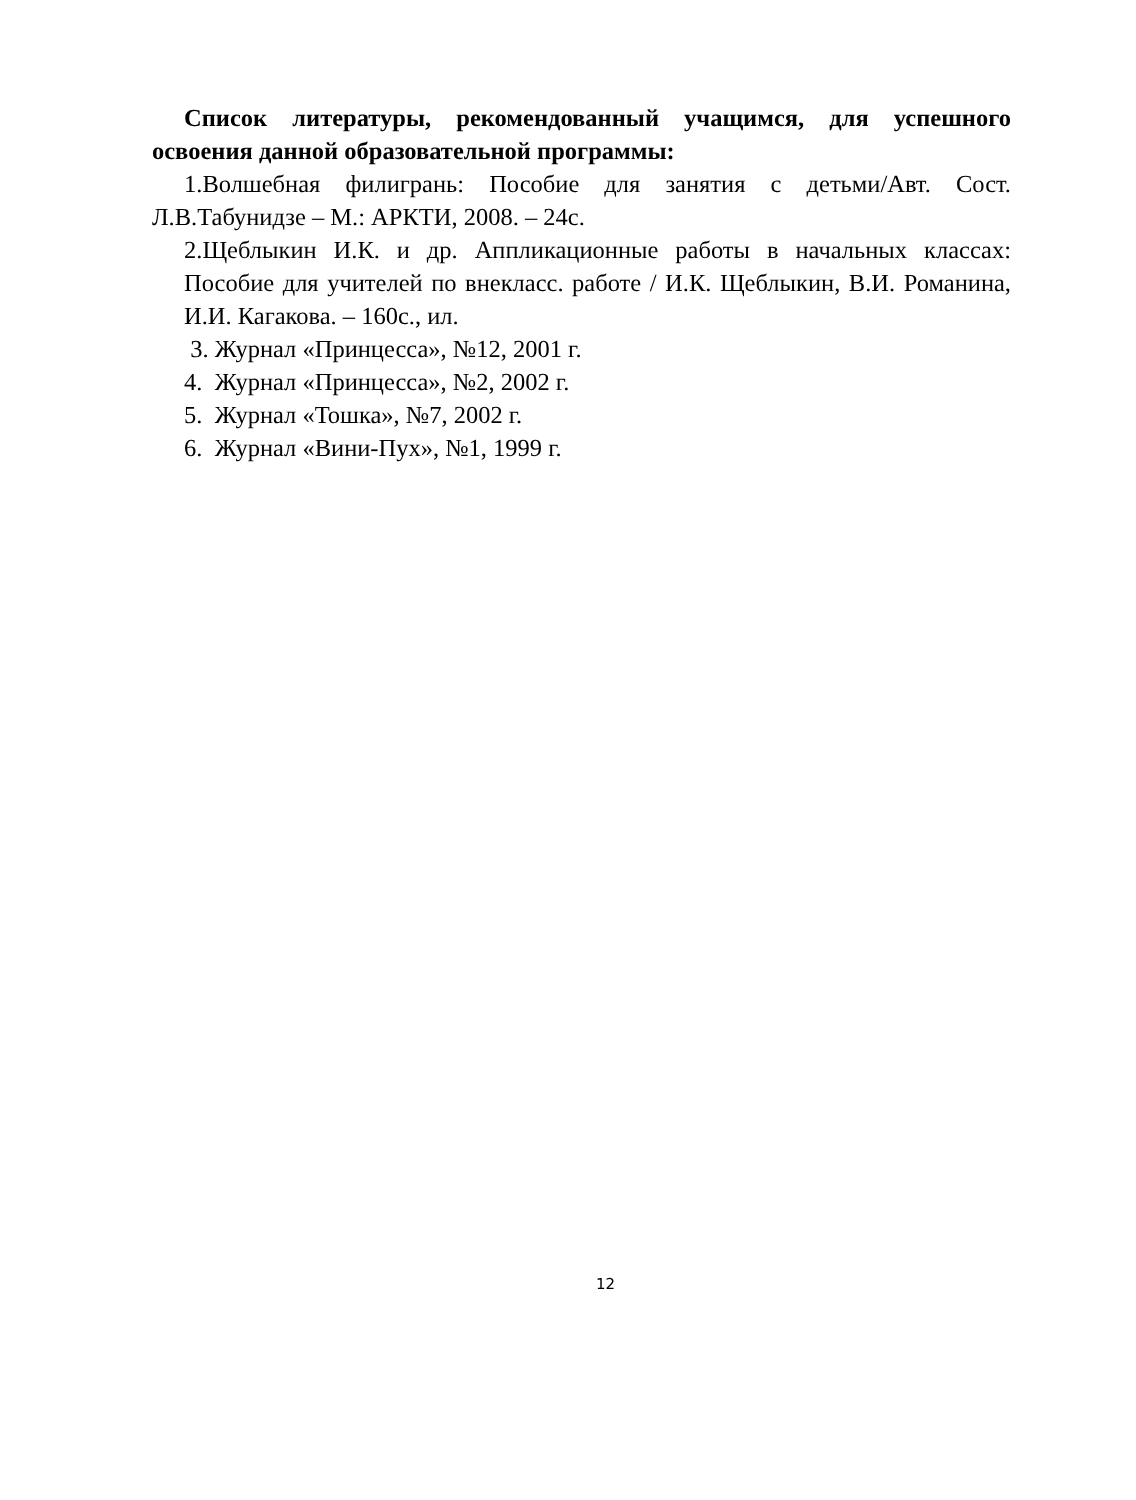Список литературы, рекомендованный учащимся, для успешного освоения данной образовательной программы:
1.Волшебная филигрань: Пособие для занятия с детьми/Авт. Сост. Л.В.Табунидзе – М.: АРКТИ, 2008. – 24с.
2.Щеблыкин И.К. и др. Аппликационные работы в начальных классах: Пособие для учителей по внекласс. работе / И.К. Щеблыкин, В.И. Романина, И.И. Кагакова. – 160с., ил.
3. Журнал «Принцесса», №12, 2001 г.
4. Журнал «Принцесса», №2, 2002 г.
5. Журнал «Тошка», №7, 2002 г.
6. Журнал «Вини-Пух», №1, 1999 г.
12